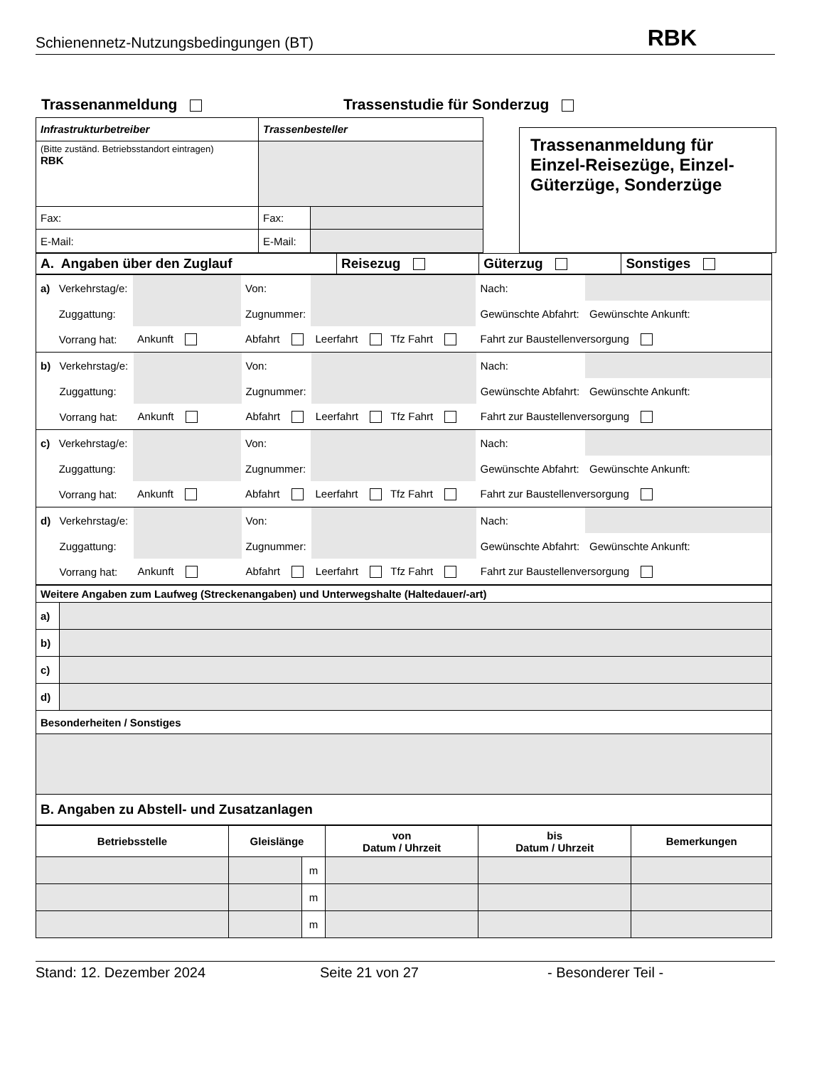Schienennetz-Nutzungsbedingungen (BT) RBK
Trassenanmeldung Trassenstudie für Sonderzug
| Infrastrukturbetreiber | Trassenbesteller | |
| (Bitte zuständ. Betriebsstandort eintragen) RBK | | |
| Fax: | Fax: | |
| E-Mail: | E-Mail: | |
Trassenanmeldung für Einzel-Reisezüge, Einzel-Güterzüge, Sonderzüge
| A. Angaben über den Zuglauf | Reisezug | Güterzug | Sonstiges |
| / a) / Verkehrstag/e: / / Von: / / Nach: / / / / Zuggattung: / / Zugnummer: / / Gewünschte Abfahrt: / Gewünschte Ankunft: / / / Vorrang hat: / Ankunft / Abfahrt / Leerfahrt Tfz Fahrt / Fahrt zur Baustellenversorgung / / |
| / b) / Verkehrstag/e: / / Von: / / Nach: / / / / Zuggattung: / / Zugnummer: / / Gewünschte Abfahrt: / Gewünschte Ankunft: / / / Vorrang hat: / Ankunft / Abfahrt / Leerfahrt Tfz Fahrt / Fahrt zur Baustellenversorgung / / |
| / c) / Verkehrstag/e: / / Von: / / Nach: / / / / Zuggattung: / / Zugnummer: / / Gewünschte Abfahrt: / Gewünschte Ankunft: / / / Vorrang hat: / Ankunft / Abfahrt / Leerfahrt Tfz Fahrt / Fahrt zur Baustellenversorgung / / |
| / d) / Verkehrstag/e: / / Von: / / Nach: / / / / Zuggattung: / / Zugnummer: / / Gewünschte Abfahrt: / Gewünschte Ankunft: / / / Vorrang hat: / Ankunft / Abfahrt / Leerfahrt Tfz Fahrt / Fahrt zur Baustellenversorgung / / |
| Weitere Angaben zum Laufweg (Streckenangaben) und Unterwegshalte (Haltedauer/-art) | |
| a) | |
| b) | |
| c) | |
| d) | |
| Besonderheiten / Sonstiges | |
| B. Angaben zu Abstell- und Zusatzanlagen | |
| Betriebsstelle | Gleislänge | | von Datum / Uhrzeit | bis Datum / Uhrzeit | Bemerkungen |
| --- | --- | --- | --- | --- | --- |
| | | m | | | |
| | | m | | | |
| | | m | | | |
Stand: 12. Dezember 2024 Seite 21 von 27 - Besonderer Teil -